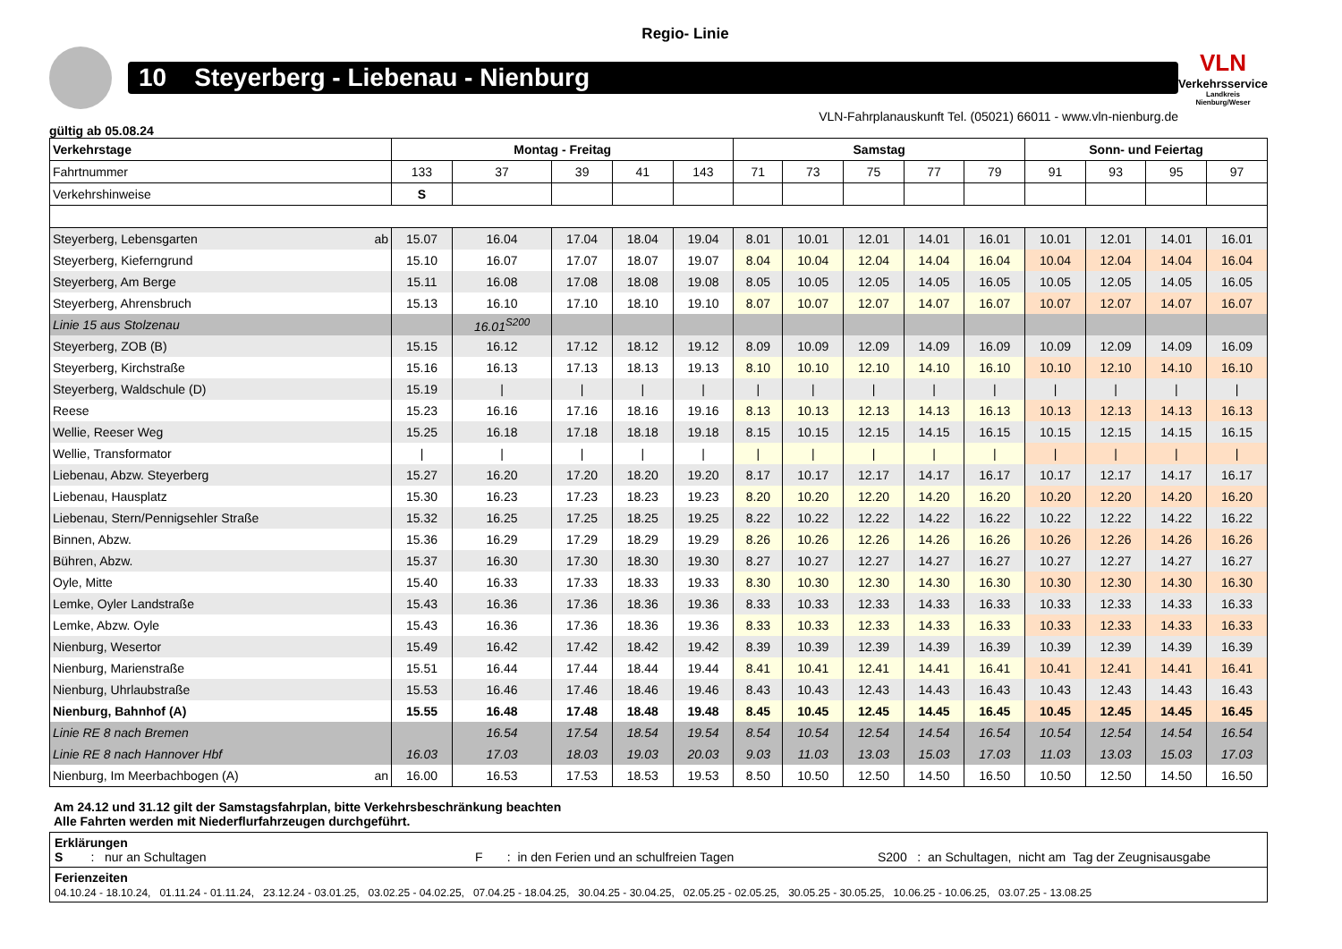Regio- Linie
10 Steyerberg - Liebenau - Nienburg
VLN
Verkehrsservice
Landkreis Nienburg/Weser
VLN-Fahrplanauskunft Tel. (05021) 66011 - www.vln-nienburg.de
gültig ab 05.08.24
| Verkehrstage | Montag - Freitag | | | | | Samstag | | | | | Sonn- und Feiertag | | | |
| --- | --- | --- | --- | --- | --- | --- | --- | --- | --- | --- | --- | --- | --- | --- |
| Fahrtnummer | 133 | 37 | 39 | 41 | 143 | 71 | 73 | 75 | 77 | 79 | 91 | 93 | 95 | 97 |
| Verkehrshinweise | S | | | | | | | | | | | | | |
| Steyerberg, Lebensgarten ab | 15.07 | 16.04 | 17.04 | 18.04 | 19.04 | 8.01 | 10.01 | 12.01 | 14.01 | 16.01 | 10.01 | 12.01 | 14.01 | 16.01 |
| Steyerberg, Kieferngrund | 15.10 | 16.07 | 17.07 | 18.07 | 19.07 | 8.04 | 10.04 | 12.04 | 14.04 | 16.04 | 10.04 | 12.04 | 14.04 | 16.04 |
| Steyerberg, Am Berge | 15.11 | 16.08 | 17.08 | 18.08 | 19.08 | 8.05 | 10.05 | 12.05 | 14.05 | 16.05 | 10.05 | 12.05 | 14.05 | 16.05 |
| Steyerberg, Ahrensbruch | 15.13 | 16.10 | 17.10 | 18.10 | 19.10 | 8.07 | 10.07 | 12.07 | 14.07 | 16.07 | 10.07 | 12.07 | 14.07 | 16.07 |
| Linie 15 aus Stolzenau | | 16.01<sup>S200</sup> | | | | | | | | | | | | |
| Steyerberg, ZOB (B) | 15.15 | 16.12 | 17.12 | 18.12 | 19.12 | 8.09 | 10.09 | 12.09 | 14.09 | 16.09 | 10.09 | 12.09 | 14.09 | 16.09 |
| Steyerberg, Kirchstraße | 15.16 | 16.13 | 17.13 | 18.13 | 19.13 | 8.10 | 10.10 | 12.10 | 14.10 | 16.10 | 10.10 | 12.10 | 14.10 | 16.10 |
| Steyerberg, Waldschule (D) | 15.19 | / | / | / | / | / | / | / | / | / | / | / | / | / |
| Reese | 15.23 | 16.16 | 17.16 | 18.16 | 19.16 | 8.13 | 10.13 | 12.13 | 14.13 | 16.13 | 10.13 | 12.13 | 14.13 | 16.13 |
| Wellie, Reeser Weg | 15.25 | 16.18 | 17.18 | 18.18 | 19.18 | 8.15 | 10.15 | 12.15 | 14.15 | 16.15 | 10.15 | 12.15 | 14.15 | 16.15 |
| Wellie, Transformator | / | / | / | / | / | / | / | / | / | / | / | / | / | / |
| Liebenau, Abzw. Steyerberg | 15.27 | 16.20 | 17.20 | 18.20 | 19.20 | 8.17 | 10.17 | 12.17 | 14.17 | 16.17 | 10.17 | 12.17 | 14.17 | 16.17 |
| Liebenau, Hausplatz | 15.30 | 16.23 | 17.23 | 18.23 | 19.23 | 8.20 | 10.20 | 12.20 | 14.20 | 16.20 | 10.20 | 12.20 | 14.20 | 16.20 |
| Liebenau, Stern/Pennigsehler Straße | 15.32 | 16.25 | 17.25 | 18.25 | 19.25 | 8.22 | 10.22 | 12.22 | 14.22 | 16.22 | 10.22 | 12.22 | 14.22 | 16.22 |
| Binnen, Abzw. | 15.36 | 16.29 | 17.29 | 18.29 | 19.29 | 8.26 | 10.26 | 12.26 | 14.26 | 16.26 | 10.26 | 12.26 | 14.26 | 16.26 |
| Bühren, Abzw. | 15.37 | 16.30 | 17.30 | 18.30 | 19.30 | 8.27 | 10.27 | 12.27 | 14.27 | 16.27 | 10.27 | 12.27 | 14.27 | 16.27 |
| Oyle, Mitte | 15.40 | 16.33 | 17.33 | 18.33 | 19.33 | 8.30 | 10.30 | 12.30 | 14.30 | 16.30 | 10.30 | 12.30 | 14.30 | 16.30 |
| Lemke, Oyler Landstraße | 15.43 | 16.36 | 17.36 | 18.36 | 19.36 | 8.33 | 10.33 | 12.33 | 14.33 | 16.33 | 10.33 | 12.33 | 14.33 | 16.33 |
| Lemke, Abzw. Oyle | 15.43 | 16.36 | 17.36 | 18.36 | 19.36 | 8.33 | 10.33 | 12.33 | 14.33 | 16.33 | 10.33 | 12.33 | 14.33 | 16.33 |
| Nienburg, Wesertor | 15.49 | 16.42 | 17.42 | 18.42 | 19.42 | 8.39 | 10.39 | 12.39 | 14.39 | 16.39 | 10.39 | 12.39 | 14.39 | 16.39 |
| Nienburg, Marienstraße | 15.51 | 16.44 | 17.44 | 18.44 | 19.44 | 8.41 | 10.41 | 12.41 | 14.41 | 16.41 | 10.41 | 12.41 | 14.41 | 16.41 |
| Nienburg, Uhrlaubstraße | 15.53 | 16.46 | 17.46 | 18.46 | 19.46 | 8.43 | 10.43 | 12.43 | 14.43 | 16.43 | 10.43 | 12.43 | 14.43 | 16.43 |
| Nienburg, Bahnhof (A) | 15.55 | 16.48 | 17.48 | 18.48 | 19.48 | 8.45 | 10.45 | 12.45 | 14.45 | 16.45 | 10.45 | 12.45 | 14.45 | 16.45 |
| Linie RE 8 nach Bremen | | 16.54 | 17.54 | 18.54 | 19.54 | 8.54 | 10.54 | 12.54 | 14.54 | 16.54 | 10.54 | 12.54 | 14.54 | 16.54 |
| Linie RE 8 nach Hannover Hbf | 16.03 | 17.03 | 18.03 | 19.03 | 20.03 | 9.03 | 11.03 | 13.03 | 15.03 | 17.03 | 11.03 | 13.03 | 15.03 | 17.03 |
| Nienburg, Im Meerbachbogen (A) an | 16.00 | 16.53 | 17.53 | 18.53 | 19.53 | 8.50 | 10.50 | 12.50 | 14.50 | 16.50 | 10.50 | 12.50 | 14.50 | 16.50 |
Am 24.12 und 31.12 gilt der Samstagsfahrplan, bitte Verkehrsbeschränkung beachten
Alle Fahrten werden mit Niederflurfahrzeugen durchgeführt.
Erklärungen
S : nur an Schultagen F : in den Ferien und an schulfreien Tagen S200 : an Schultagen, nicht am Tag der Zeugnisausgabe
Ferienzeiten
04.10.24 - 18.10.24, 01.11.24 - 01.11.24, 23.12.24 - 03.01.25, 03.02.25 - 04.02.25, 07.04.25 - 18.04.25, 30.04.25 - 30.04.25, 02.05.25 - 02.05.25, 30.05.25 - 30.05.25, 10.06.25 - 10.06.25, 03.07.25 - 13.08.25